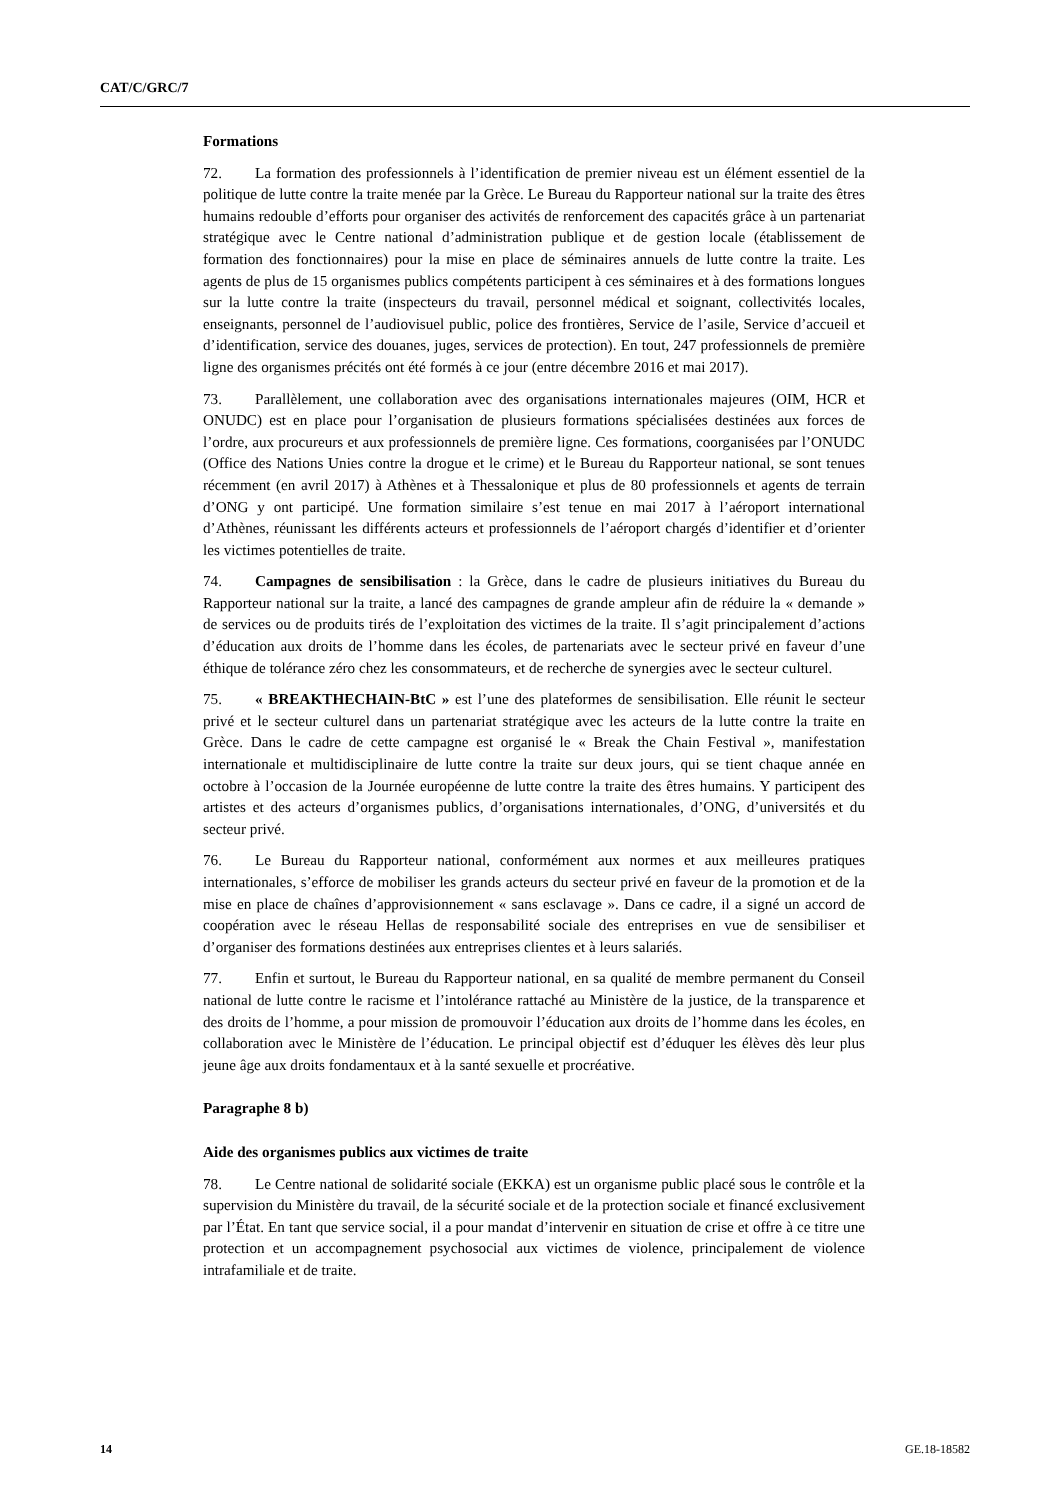CAT/C/GRC/7
Formations
72. La formation des professionnels à l’identification de premier niveau est un élément essentiel de la politique de lutte contre la traite menée par la Grèce. Le Bureau du Rapporteur national sur la traite des êtres humains redouble d’efforts pour organiser des activités de renforcement des capacités grâce à un partenariat stratégique avec le Centre national d’administration publique et de gestion locale (établissement de formation des fonctionnaires) pour la mise en place de séminaires annuels de lutte contre la traite. Les agents de plus de 15 organismes publics compétents participent à ces séminaires et à des formations longues sur la lutte contre la traite (inspecteurs du travail, personnel médical et soignant, collectivités locales, enseignants, personnel de l’audiovisuel public, police des frontières, Service de l’asile, Service d’accueil et d’identification, service des douanes, juges, services de protection). En tout, 247 professionnels de première ligne des organismes précités ont été formés à ce jour (entre décembre 2016 et mai 2017).
73. Parallèlement, une collaboration avec des organisations internationales majeures (OIM, HCR et ONUDC) est en place pour l’organisation de plusieurs formations spécialisées destinées aux forces de l’ordre, aux procureurs et aux professionnels de première ligne. Ces formations, coorganisées par l’ONUDC (Office des Nations Unies contre la drogue et le crime) et le Bureau du Rapporteur national, se sont tenues récemment (en avril 2017) à Athènes et à Thessalonique et plus de 80 professionnels et agents de terrain d’ONG y ont participé. Une formation similaire s’est tenue en mai 2017 à l’aéroport international d’Athènes, réunissant les différents acteurs et professionnels de l’aéroport chargés d’identifier et d’orienter les victimes potentielles de traite.
74. Campagnes de sensibilisation : la Grèce, dans le cadre de plusieurs initiatives du Bureau du Rapporteur national sur la traite, a lancé des campagnes de grande ampleur afin de réduire la « demande » de services ou de produits tirés de l’exploitation des victimes de la traite. Il s’agit principalement d’actions d’éducation aux droits de l’homme dans les écoles, de partenariats avec le secteur privé en faveur d’une éthique de tolérance zéro chez les consommateurs, et de recherche de synergies avec le secteur culturel.
75. « BREAKTHECHAIN-BtC » est l’une des plateformes de sensibilisation. Elle réunit le secteur privé et le secteur culturel dans un partenariat stratégique avec les acteurs de la lutte contre la traite en Grèce. Dans le cadre de cette campagne est organisé le « Break the Chain Festival », manifestation internationale et multidisciplinaire de lutte contre la traite sur deux jours, qui se tient chaque année en octobre à l’occasion de la Journée européenne de lutte contre la traite des êtres humains. Y participent des artistes et des acteurs d’organismes publics, d’organisations internationales, d’ONG, d’universités et du secteur privé.
76. Le Bureau du Rapporteur national, conformément aux normes et aux meilleures pratiques internationales, s’efforce de mobiliser les grands acteurs du secteur privé en faveur de la promotion et de la mise en place de chaînes d’approvisionnement « sans esclavage ». Dans ce cadre, il a signé un accord de coopération avec le réseau Hellas de responsabilité sociale des entreprises en vue de sensibiliser et d’organiser des formations destinées aux entreprises clientes et à leurs salariés.
77. Enfin et surtout, le Bureau du Rapporteur national, en sa qualité de membre permanent du Conseil national de lutte contre le racisme et l’intolérance rattaché au Ministère de la justice, de la transparence et des droits de l’homme, a pour mission de promouvoir l’éducation aux droits de l’homme dans les écoles, en collaboration avec le Ministère de l’éducation. Le principal objectif est d’éduquer les élèves dès leur plus jeune âge aux droits fondamentaux et à la santé sexuelle et procréative.
Paragraphe 8 b)
Aide des organismes publics aux victimes de traite
78. Le Centre national de solidarité sociale (EKKA) est un organisme public placé sous le contrôle et la supervision du Ministère du travail, de la sécurité sociale et de la protection sociale et financé exclusivement par l’État. En tant que service social, il a pour mandat d’intervenir en situation de crise et offre à ce titre une protection et un accompagnement psychosocial aux victimes de violence, principalement de violence intrafamiliale et de traite.
14 GE.18-18582